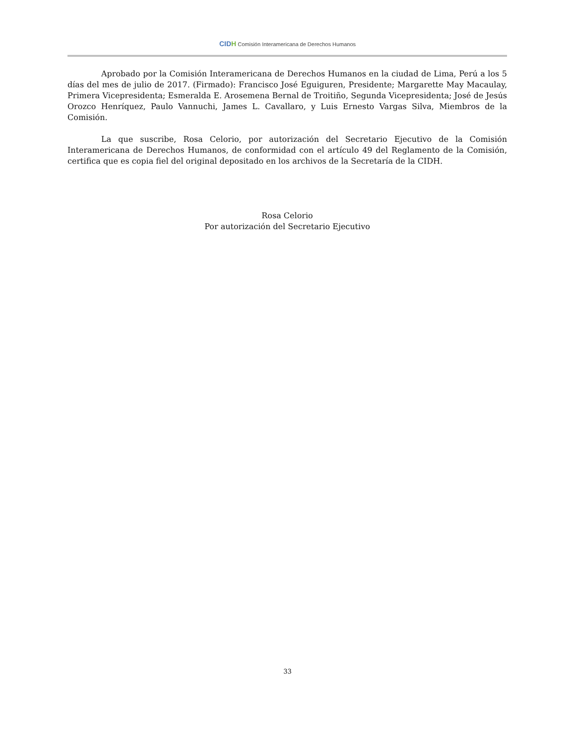CIDH Comisión Interamericana de Derechos Humanos
Aprobado por la Comisión Interamericana de Derechos Humanos en la ciudad de Lima, Perú a los 5 días del mes de julio de 2017. (Firmado): Francisco José Eguiguren, Presidente; Margarette May Macaulay, Primera Vicepresidenta; Esmeralda E. Arosemena Bernal de Troitiño, Segunda Vicepresidenta; José de Jesús Orozco Henríquez, Paulo Vannuchi, James L. Cavallaro, y Luis Ernesto Vargas Silva, Miembros de la Comisión.
La que suscribe, Rosa Celorio, por autorización del Secretario Ejecutivo de la Comisión Interamericana de Derechos Humanos, de conformidad con el artículo 49 del Reglamento de la Comisión, certifica que es copia fiel del original depositado en los archivos de la Secretaría de la CIDH.
Rosa Celorio
Por autorización del Secretario Ejecutivo
33